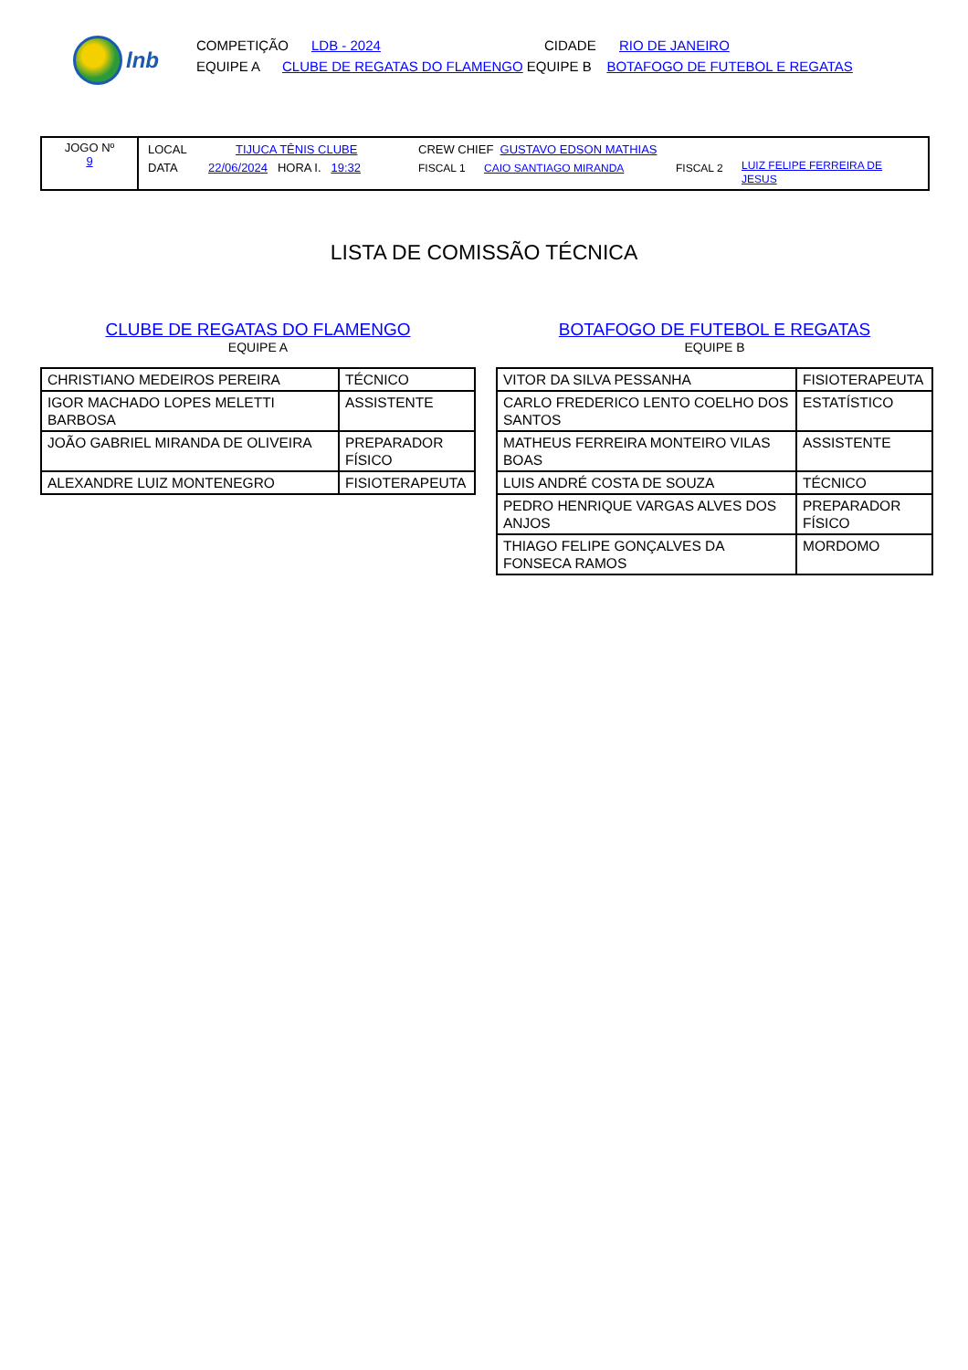lnb
COMPETIÇÃO LDB - 2024 CIDADE RIO DE JANEIRO
EQUIPE A CLUBE DE REGATAS DO FLAMENGO EQUIPE B BOTAFOGO DE FUTEBOL E REGATAS
JOGO Nº
9
LOCAL TIJUCA TÊNIS CLUBE CREW CHIEF GUSTAVO EDSON MATHIAS
DATA 22/06/2024 HORA I. 19:32 FISCAL 1 CAIO SANTIAGO MIRANDA FISCAL 2 LUIZ FELIPE FERREIRA DE JESUS
LISTA DE COMISSÃO TÉCNICA
CLUBE DE REGATAS DO FLAMENGO
EQUIPE A
| CHRISTIANO MEDEIROS PEREIRA | TÉCNICO |
| IGOR MACHADO LOPES MELETTI BARBOSA | ASSISTENTE |
| JOÃO GABRIEL MIRANDA DE OLIVEIRA | PREPARADOR FÍSICO |
| ALEXANDRE LUIZ MONTENEGRO | FISIOTERAPEUTA |
BOTAFOGO DE FUTEBOL E REGATAS
EQUIPE B
| VITOR DA SILVA PESSANHA | FISIOTERAPEUTA |
| CARLO FREDERICO LENTO COELHO DOS SANTOS | ESTATÍSTICO |
| MATHEUS FERREIRA MONTEIRO VILAS BOAS | ASSISTENTE |
| LUIS ANDRÉ COSTA DE SOUZA | TÉCNICO |
| PEDRO HENRIQUE VARGAS ALVES DOS ANJOS | PREPARADOR FÍSICO |
| THIAGO FELIPE GONÇALVES DA FONSECA RAMOS | MORDOMO |